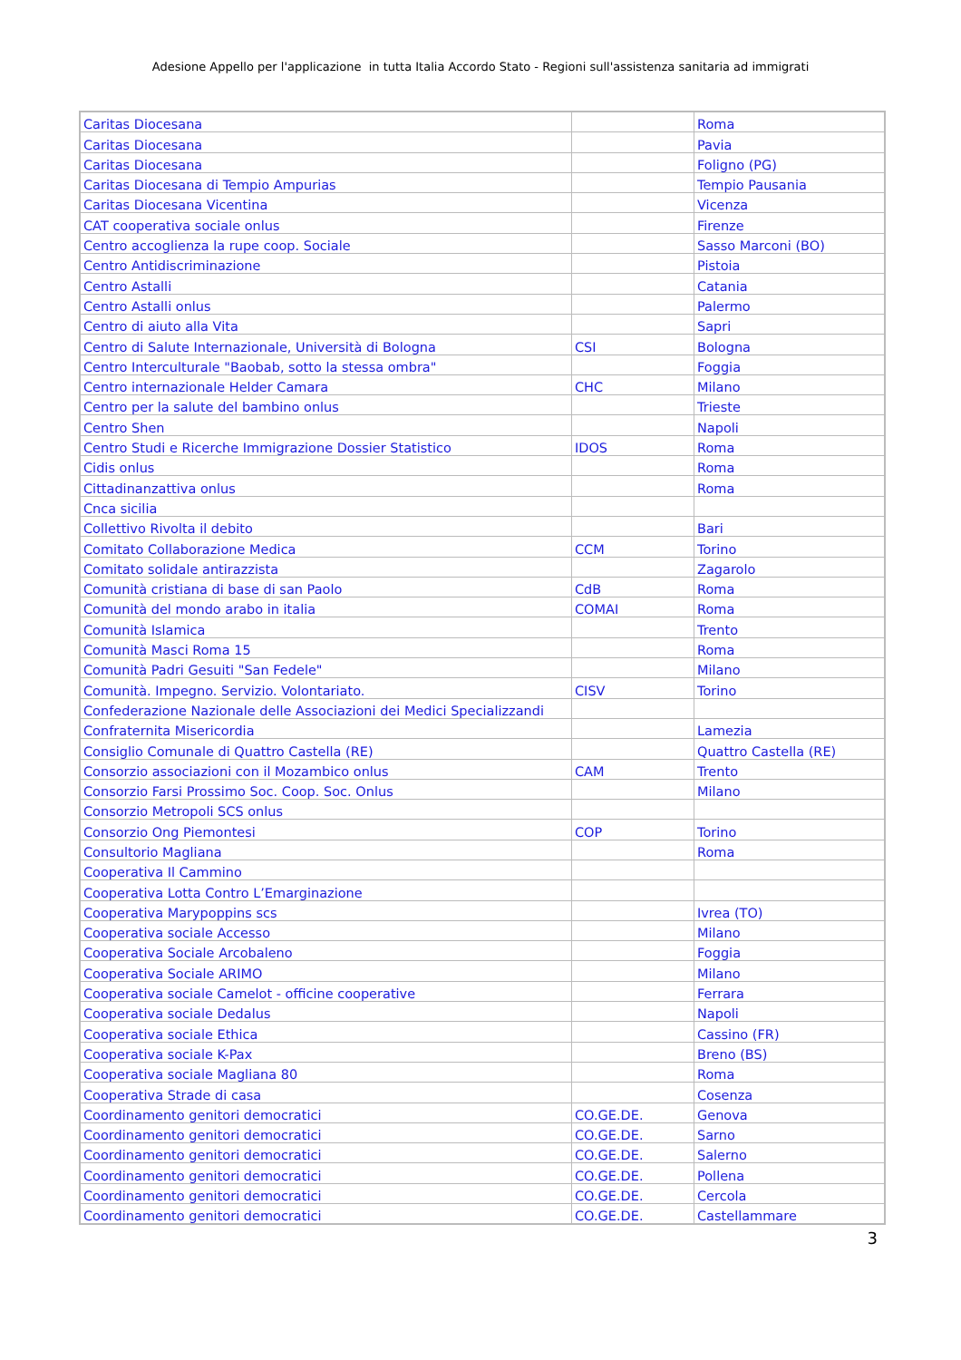Adesione Appello per l'applicazione in tutta Italia Accordo Stato - Regioni sull'assistenza sanitaria ad immigrati
| Caritas Diocesana | | Roma |
| Caritas Diocesana | | Pavia |
| Caritas Diocesana | | Foligno (PG) |
| Caritas Diocesana di Tempio Ampurias | | Tempio Pausania |
| Caritas Diocesana Vicentina | | Vicenza |
| CAT cooperativa sociale onlus | | Firenze |
| Centro accoglienza la rupe coop. Sociale | | Sasso Marconi (BO) |
| Centro Antidiscriminazione | | Pistoia |
| Centro Astalli | | Catania |
| Centro Astalli onlus | | Palermo |
| Centro di aiuto alla Vita | | Sapri |
| Centro di Salute Internazionale, Università di Bologna | CSI | Bologna |
| Centro Interculturale "Baobab, sotto la stessa ombra" | | Foggia |
| Centro internazionale Helder Camara | CHC | Milano |
| Centro per la salute del bambino onlus | | Trieste |
| Centro Shen | | Napoli |
| Centro Studi e Ricerche Immigrazione Dossier Statistico | IDOS | Roma |
| Cidis onlus | | Roma |
| Cittadinanzattiva onlus | | Roma |
| Cnca sicilia | | |
| Collettivo Rivolta il debito | | Bari |
| Comitato Collaborazione Medica | CCM | Torino |
| Comitato solidale antirazzista | | Zagarolo |
| Comunità cristiana di base di san Paolo | CdB | Roma |
| Comunità del mondo arabo in italia | COMAI | Roma |
| Comunità Islamica | | Trento |
| Comunità Masci Roma 15 | | Roma |
| Comunità Padri Gesuiti "San Fedele" | | Milano |
| Comunità. Impegno. Servizio. Volontariato. | CISV | Torino |
| Confederazione Nazionale delle Associazioni dei Medici Specializzandi | | |
| Confraternita Misericordia | | Lamezia |
| Consiglio Comunale di Quattro Castella (RE) | | Quattro Castella (RE) |
| Consorzio associazioni con il Mozambico onlus | CAM | Trento |
| Consorzio Farsi Prossimo Soc. Coop. Soc. Onlus | | Milano |
| Consorzio Metropoli SCS onlus | | |
| Consorzio Ong Piemontesi | COP | Torino |
| Consultorio Magliana | | Roma |
| Cooperativa Il Cammino | | |
| Cooperativa Lotta Contro L’Emarginazione | | |
| Cooperativa Marypoppins scs | | Ivrea (TO) |
| Cooperativa sociale Accesso | | Milano |
| Cooperativa Sociale Arcobaleno | | Foggia |
| Cooperativa Sociale ARIMO | | Milano |
| Cooperativa sociale Camelot - officine cooperative | | Ferrara |
| Cooperativa sociale Dedalus | | Napoli |
| Cooperativa sociale Ethica | | Cassino (FR) |
| Cooperativa sociale K-Pax | | Breno (BS) |
| Cooperativa sociale Magliana 80 | | Roma |
| Cooperativa Strade di casa | | Cosenza |
| Coordinamento genitori democratici | CO.GE.DE. | Genova |
| Coordinamento genitori democratici | CO.GE.DE. | Sarno |
| Coordinamento genitori democratici | CO.GE.DE. | Salerno |
| Coordinamento genitori democratici | CO.GE.DE. | Pollena |
| Coordinamento genitori democratici | CO.GE.DE. | Cercola |
| Coordinamento genitori democratici | CO.GE.DE. | Castellammare |
3